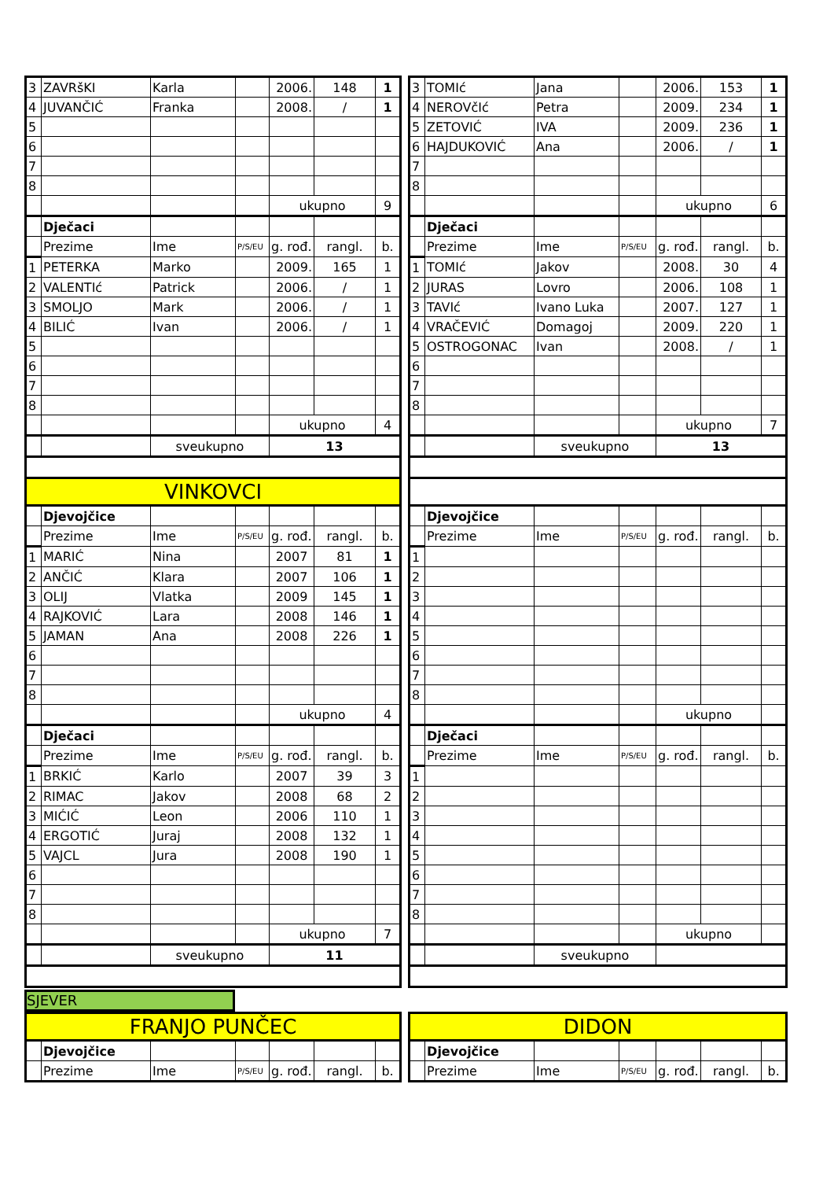| 3 | ZAVRšKI | Karla | | 2006. | 148 | 1 |
| 4 | JUVANČIĆ | Franka | | 2008. | / | 1 |
| 5 | | | | | | |
| 6 | | | | | | |
| 7 | | | | | | |
| 8 | | | | | | |
| | | | | ukupno | | 9 |
| | Dječaci | | | | | |
| | Prezime | Ime | P/S/EU | g. rođ. | rangl. | b. |
| 1 | PETERKA | Marko | | 2009. | 165 | 1 |
| 2 | VALENTIć | Patrick | | 2006. | / | 1 |
| 3 | SMOLJO | Mark | | 2006. | / | 1 |
| 4 | BILIĆ | Ivan | | 2006. | / | 1 |
| 5 | | | | | | |
| 6 | | | | | | |
| 7 | | | | | | |
| 8 | | | | | | |
| | | | | ukupno | | 4 |
| | | sveukupno | | 13 | | |
| VINKOVCI | | | | | | |
| | Djevojčice | | | | | |
| | Prezime | Ime | P/S/EU | g. rođ. | rangl. | b. |
| 1 | MARIĆ | Nina | | 2007 | 81 | 1 |
| 2 | ANČIĆ | Klara | | 2007 | 106 | 1 |
| 3 | OLIJ | Vlatka | | 2009 | 145 | 1 |
| 4 | RAJKOVIĆ | Lara | | 2008 | 146 | 1 |
| 5 | JAMAN | Ana | | 2008 | 226 | 1 |
| 6 | | | | | | |
| 7 | | | | | | |
| 8 | | | | | | |
| | | | | ukupno | | 4 |
| | Dječaci | | | | | |
| | Prezime | Ime | P/S/EU | g. rođ. | rangl. | b. |
| 1 | BRKIĆ | Karlo | | 2007 | 39 | 3 |
| 2 | RIMAC | Jakov | | 2008 | 68 | 2 |
| 3 | MIĆIĆ | Leon | | 2006 | 110 | 1 |
| 4 | ERGOTIĆ | Juraj | | 2008 | 132 | 1 |
| 5 | VAJCL | Jura | | 2008 | 190 | 1 |
| 6 | | | | | | |
| 7 | | | | | | |
| 8 | | | | | | |
| | | | | ukupno | | 7 |
| | | sveukupno | | 11 | | |
| 3 | TOMIć | Jana | | 2006. | 153 | 1 |
| 4 | NEROVčIć | Petra | | 2009. | 234 | 1 |
| 5 | ZETOVIĆ | IVA | | 2009. | 236 | 1 |
| 6 | HAJDUKOVIĆ | Ana | | 2006. | / | 1 |
| 7 | | | | | | |
| 8 | | | | | | |
| | | | | ukupno | | 6 |
| | Dječaci | | | | | |
| | Prezime | Ime | P/S/EU | g. rođ. | rangl. | b. |
| 1 | TOMIć | Jakov | | 2008. | 30 | 4 |
| 2 | JURAS | Lovro | | 2006. | 108 | 1 |
| 3 | TAVIć | Ivano Luka | | 2007. | 127 | 1 |
| 4 | VRAČEVIĆ | Domagoj | | 2009. | 220 | 1 |
| 5 | OSTROGONAC | Ivan | | 2008. | / | 1 |
| 6 | | | | | | |
| 7 | | | | | | |
| 8 | | | | | | |
| | | | | ukupno | | 7 |
| | | sveukupno | | 13 | | |
| | Djevojčice | | | | | |
| | Prezime | Ime | P/S/EU | g. rođ. | rangl. | b. |
| 1 | | | | | | |
| 2 | | | | | | |
| 3 | | | | | | |
| 4 | | | | | | |
| 5 | | | | | | |
| 6 | | | | | | |
| 7 | | | | | | |
| 8 | | | | | | |
| | | | | ukupno | | |
| | Dječaci | | | | | |
| | Prezime | Ime | P/S/EU | g. rođ. | rangl. | b. |
| 1 | | | | | | |
| 2 | | | | | | |
| 3 | | | | | | |
| 4 | | | | | | |
| 5 | | | | | | |
| 6 | | | | | | |
| 7 | | | | | | |
| 8 | | | | | | |
| | | | | ukupno | | |
| | | sveukupno | | | | |
SJEVER
| FRANJO PUNČEC | | | | | | |
| | Djevojčice | | | | | |
| | Prezime | Ime | P/S/EU | g. rođ. | rangl. | b. |
| DIDON | | | | | | |
| | Djevojčice | | | | | |
| | Prezime | Ime | P/S/EU | g. rođ. | rangl. | b. |